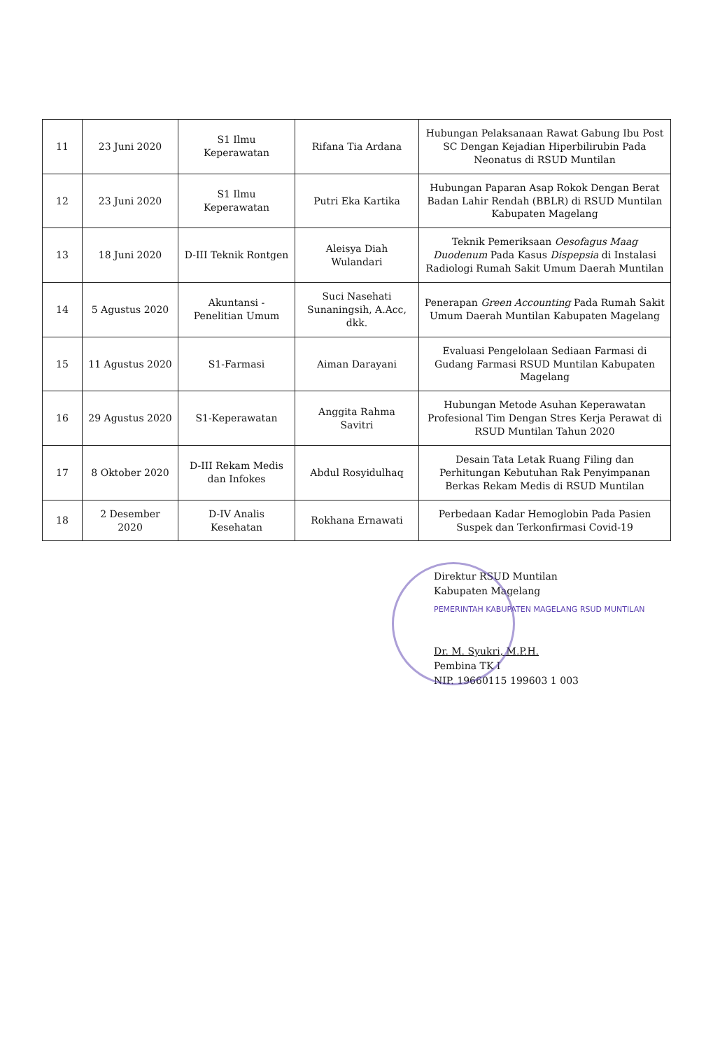| 11 | 23 Juni 2020 | S1 Ilmu Keperawatan | Rifana Tia Ardana | Hubungan Pelaksanaan Rawat Gabung Ibu Post SC Dengan Kejadian Hiperbilirubin Pada Neonatus di RSUD Muntilan |
| 12 | 23 Juni 2020 | S1 Ilmu Keperawatan | Putri Eka Kartika | Hubungan Paparan Asap Rokok Dengan Berat Badan Lahir Rendah (BBLR) di RSUD Muntilan Kabupaten Magelang |
| 13 | 18 Juni 2020 | D-III Teknik Rontgen | Aleisya Diah Wulandari | Teknik Pemeriksaan Oesofagus Maag Duodenum Pada Kasus Dispepsia di Instalasi Radiologi Rumah Sakit Umum Daerah Muntilan |
| 14 | 5 Agustus 2020 | Akuntansi - Penelitian Umum | Suci Nasehati Sunaningsih, A.Acc, dkk. | Penerapan Green Accounting Pada Rumah Sakit Umum Daerah Muntilan Kabupaten Magelang |
| 15 | 11 Agustus 2020 | S1-Farmasi | Aiman Darayani | Evaluasi Pengelolaan Sediaan Farmasi di Gudang Farmasi RSUD Muntilan Kabupaten Magelang |
| 16 | 29 Agustus 2020 | S1-Keperawatan | Anggita Rahma Savitri | Hubungan Metode Asuhan Keperawatan Profesional Tim Dengan Stres Kerja Perawat di RSUD Muntilan Tahun 2020 |
| 17 | 8 Oktober 2020 | D-III Rekam Medis dan Infokes | Abdul Rosyidulhaq | Desain Tata Letak Ruang Filing dan Perhitungan Kebutuhan Rak Penyimpanan Berkas Rekam Medis di RSUD Muntilan |
| 18 | 2 Desember 2020 | D-IV Analis Kesehatan | Rokhana Ernawati | Perbedaan Kadar Hemoglobin Pada Pasien Suspek dan Terkonfirmasi Covid-19 |
Direktur RSUD Muntilan
Kabupaten Magelang
PEMERINTAH KABUPATEN MAGELANG RSUD MUNTILAN
Dr. M. Syukri, M.P.H.
Pembina TK I
NIP. 19660115 199603 1 003